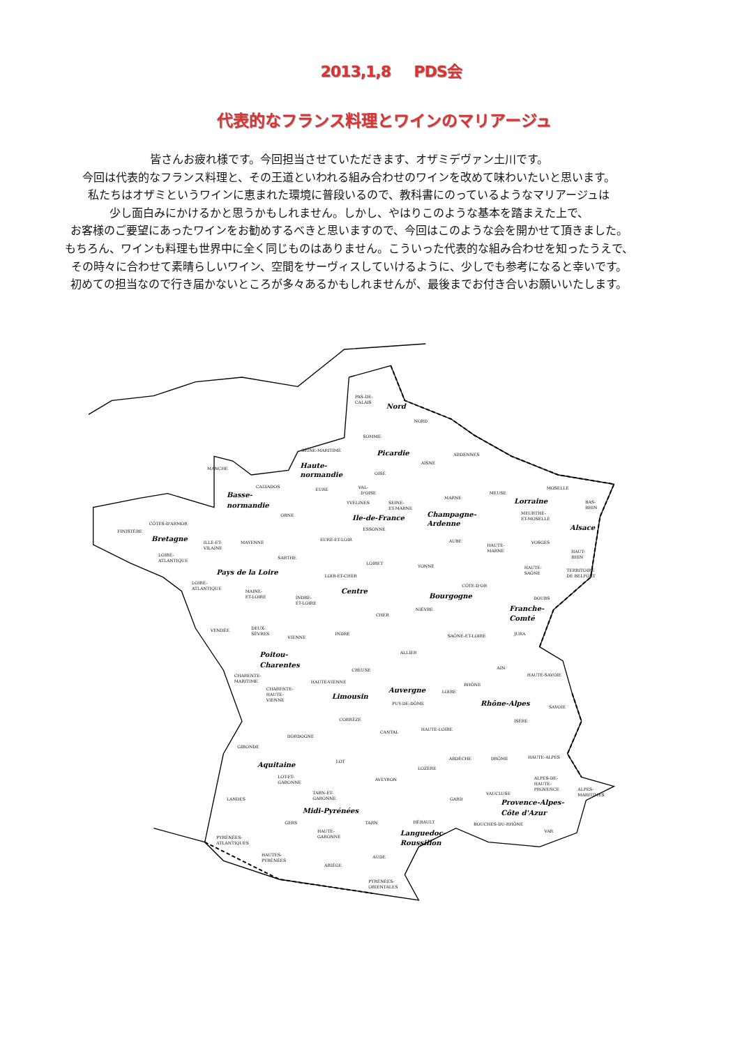2013,1,8 PDS会
代表的なフランス料理とワインのマリアージュ
皆さんお疲れ様です。今回担当させていただきます、オザミデヴァン土川です。
今回は代表的なフランス料理と、その王道といわれる組み合わせのワインを改めて味わいたいと思います。
私たちはオザミというワインに恵まれた環境に普段いるので、教科書にのっているようなマリアージュは
少し面白みにかけるかと思うかもしれません。しかし、やはりこのような基本を踏まえた上で、
お客様のご要望にあったワインをお勧めするべきと思いますので、今回はこのような会を開かせて頂きました。
もちろん、ワインも料理も世界中に全く同じものはありません。こういった代表的な組み合わせを知ったうえで、
その時々に合わせて素晴らしいワイン、空間をサーヴィスしていけるように、少しでも参考になると幸いです。
初めての担当なので行き届かないところが多々あるかもしれませんが、最後までお付き合いお願いいたします。
PAS-DE-
CALAIS
Nord
NORD
SOMME
SEINE-MARITIME
Picardie
ARDENNES
MANCHE
Haute-
normandie
AISNE
OISE
CALVADOS
EURE
VAL-
D'OISE
MOSELLE
MEUSE
Basse-
normandie
MARNE
YVELINES
SEINE-
ET-MARNE
Lorraine
BAS-
RHIN
ORNE
Ile-de-France
Champagne-
Ardenne
MEURTHE-
ET-MOSELLE
CÔTES-D'ARMOR
ESSONNE
Alsace
FINISTÈRE
Bretagne
ILLE-ET-
VILAINE
MAYENNE
EURE-ET-LOIR
AUBE
VOSGES
HAUTE-
MARNE
HAUT-
RHIN
LOIRE-
ATLANTIQUE
SARTHE
LOIRET
YONNE
HAUTE-
SAÔNE
TERRITOIRE
DE BELFORT
Pays de la Loire
LOIR-ET-CHER
LOIRE-
ATLANTIQUE
CÔTE-D'OR
Centre
MAINE-
ET-LOIRE
INDRE-
ET-LOIRE
Bourgogne
DOUBS
Franche-
Comté
NIÈVRE
CHER
VENDÉE
DEUX-
SÈVRES
INDRE
VIENNE
SAÔNE-ET-LOIRE
JURA
ALLIER
Poitou-
Charentes
AIN
CREUSE
HAUTE-SAVOIE
CHARENTE-
MARITIME
HAUTE-VIENNE
RHÔNE
CHARENTE-
HAUTE-
VIENNE
Auvergne
LOIRE
Limousin
PUY-DE-DÔME
Rhône-Alpes
SAVOIE
CORRÈZE
ISÈRE
HAUTE-LOIRE
CANTAL
DORDOGNE
GIRONDE
ARDÈCHE
DRÔME
HAUTE-ALPES
Aquitaine
LOT
LOZÈRE
LOT-ET-
GARONNE
AVEYRON
ALPES-DE-
HAUTE-
PROVENCE
ALPES-
MARITIMES
TARN-ET-
GARONNE
VAUCLUSE
LANDES
GARD
Provence-Alpes-
Côte d'Azur
Midi-Pyrénées
GERS
TARN
HÉRAULT
BOUCHES-DU-RHÔNE
HAUTE-
GARONNE
Languedoc-
Roussillon
VAR
PYRÉNÉES-
ATLANTIQUES
HAUTES-
PYRÉNÉES
AUDE
ARIÈGE
PYRÉNÉES-
ORIENTALES